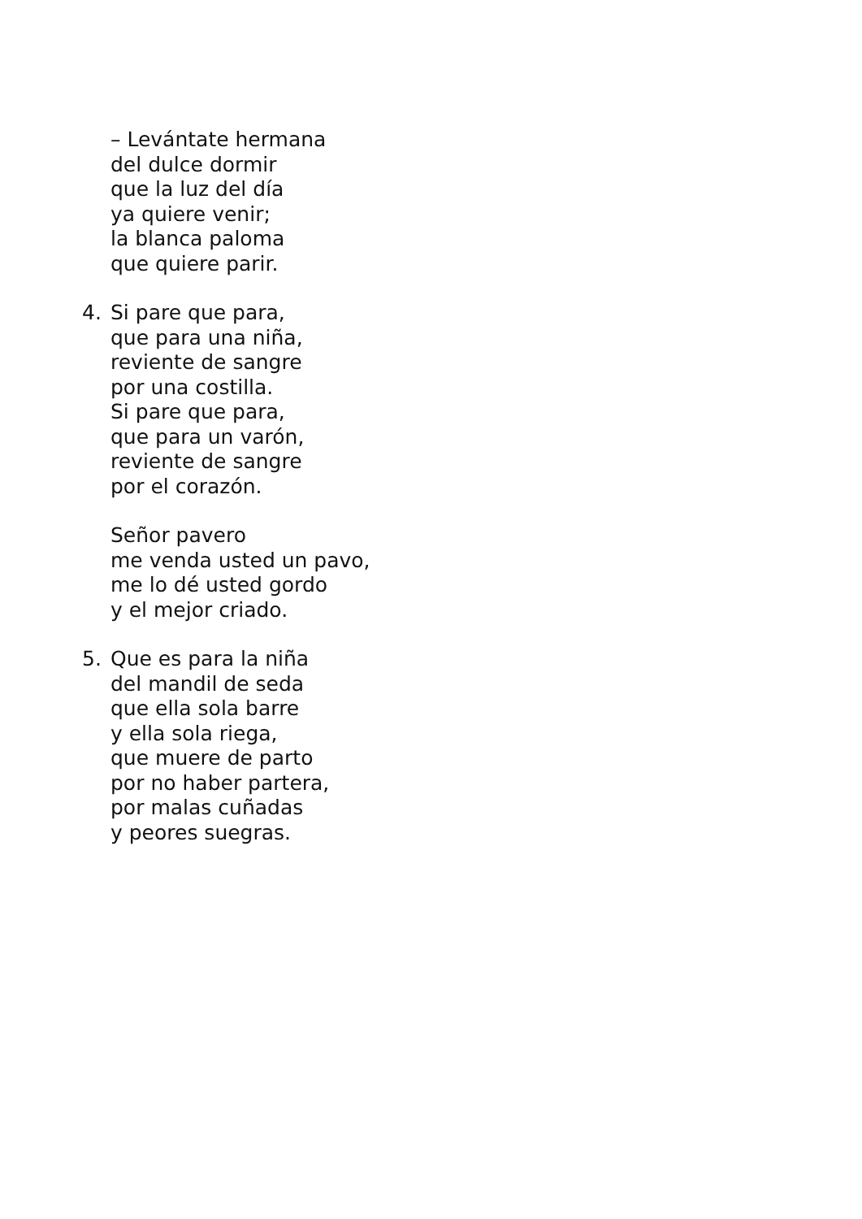– Levántate hermana
del dulce dormir
que la luz del día
ya quiere venir;
la blanca paloma
que quiere parir.
4. Si pare que para,
que para una niña,
reviente de sangre
por una costilla.
Si pare que para,
que para un varón,
reviente de sangre
por el corazón.
Señor pavero
me venda usted un pavo,
me lo dé usted gordo
y el mejor criado.
5. Que es para la niña
del mandil de seda
que ella sola barre
y ella sola riega,
que muere de parto
por no haber partera,
por malas cuñadas
y peores suegras.